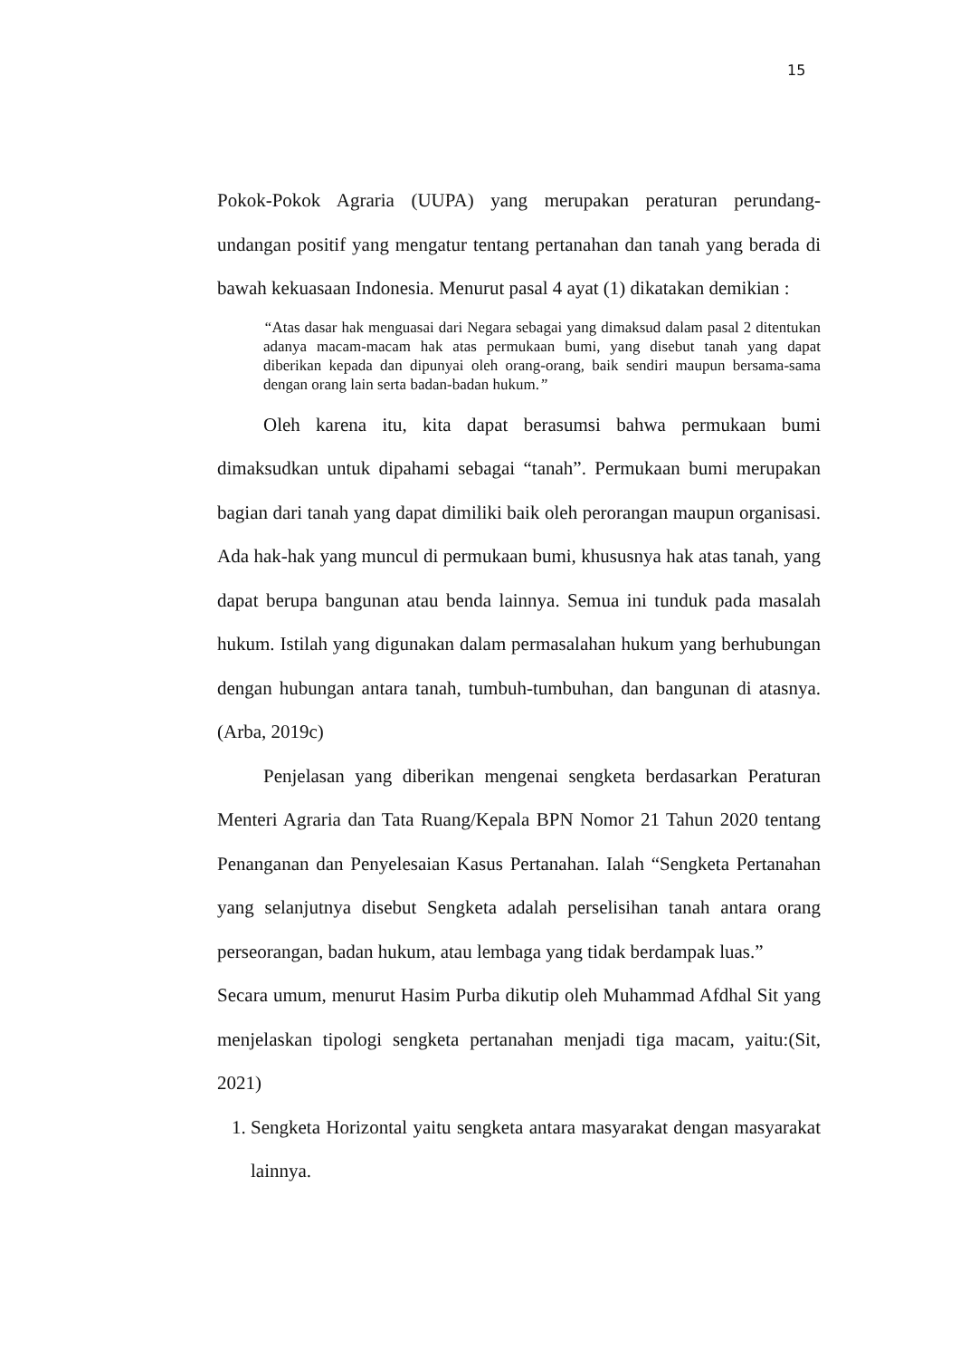15
Pokok-Pokok Agraria (UUPA) yang merupakan peraturan perundang-undangan positif yang mengatur tentang pertanahan dan tanah yang berada di bawah kekuasaan Indonesia. Menurut pasal 4 ayat (1) dikatakan demikian :
“Atas dasar hak menguasai dari Negara sebagai yang dimaksud dalam pasal 2 ditentukan adanya macam-macam hak atas permukaan bumi, yang disebut tanah yang dapat diberikan kepada dan dipunyai oleh orang-orang, baik sendiri maupun bersama-sama dengan orang lain serta badan-badan hukum.”
Oleh karena itu, kita dapat berasumsi bahwa permukaan bumi dimaksudkan untuk dipahami sebagai “tanah”. Permukaan bumi merupakan bagian dari tanah yang dapat dimiliki baik oleh perorangan maupun organisasi. Ada hak-hak yang muncul di permukaan bumi, khususnya hak atas tanah, yang dapat berupa bangunan atau benda lainnya. Semua ini tunduk pada masalah hukum. Istilah yang digunakan dalam permasalahan hukum yang berhubungan dengan hubungan antara tanah, tumbuh-tumbuhan, dan bangunan di atasnya.(Arba, 2019c)
Penjelasan yang diberikan mengenai sengketa berdasarkan Peraturan Menteri Agraria dan Tata Ruang/Kepala BPN Nomor 21 Tahun 2020 tentang Penanganan dan Penyelesaian Kasus Pertanahan. Ialah “Sengketa Pertanahan yang selanjutnya disebut Sengketa adalah perselisihan tanah antara orang perseorangan, badan hukum, atau lembaga yang tidak berdampak luas.”
Secara umum, menurut Hasim Purba dikutip oleh Muhammad Afdhal Sit yang menjelaskan tipologi sengketa pertanahan menjadi tiga macam, yaitu:(Sit, 2021)
1. Sengketa Horizontal yaitu sengketa antara masyarakat dengan masyarakat lainnya.